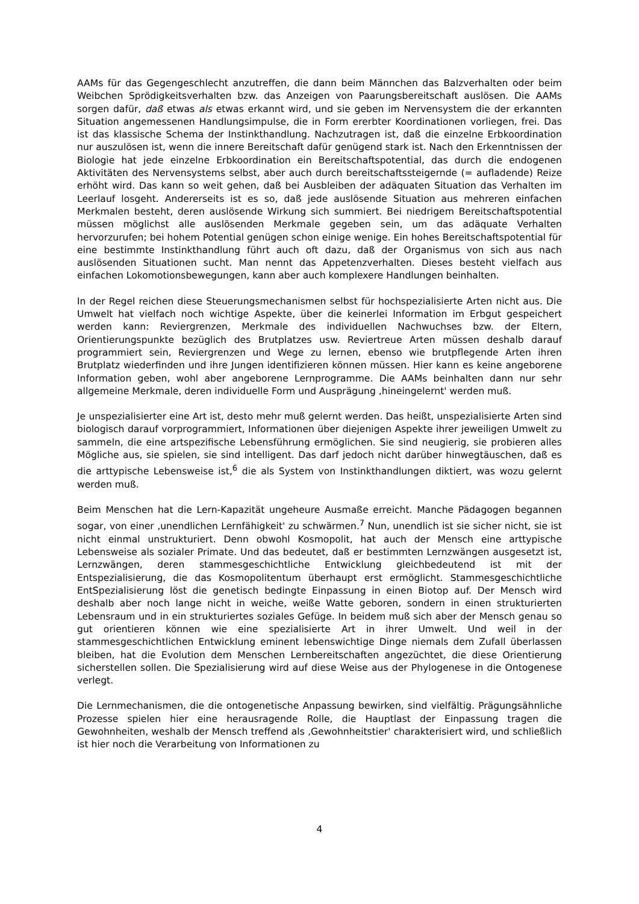AAMs für das Gegengeschlecht anzutreffen, die dann beim Männchen das Balzverhalten oder beim Weibchen Sprödigkeitsverhalten bzw. das Anzeigen von Paarungsbereitschaft auslösen. Die AAMs sorgen dafür, daß etwas als etwas erkannt wird, und sie geben im Nervensystem die der erkannten Situation angemessenen Handlungsimpulse, die in Form ererbter Koordinationen vorliegen, frei. Das ist das klassische Schema der Instinkthandlung. Nachzutragen ist, daß die einzelne Erbkoordination nur auszulösen ist, wenn die innere Bereitschaft dafür genügend stark ist. Nach den Erkenntnissen der Biologie hat jede einzelne Erbkoordination ein Bereitschaftspotential, das durch die endogenen Aktivitäten des Nervensystems selbst, aber auch durch bereitschaftssteigernde (= aufladende) Reize erhöht wird. Das kann so weit gehen, daß bei Ausbleiben der adäquaten Situation das Verhalten im Leerlauf losgeht. Andererseits ist es so, daß jede auslösende Situation aus mehreren einfachen Merkmalen besteht, deren auslösende Wirkung sich summiert. Bei niedrigem Bereitschaftspotential müssen möglichst alle auslösenden Merkmale gegeben sein, um das adäquate Verhalten hervorzurufen; bei hohem Potential genügen schon einige wenige. Ein hohes Bereitschaftspotential für eine bestimmte Instinkthandlung führt auch oft dazu, daß der Organismus von sich aus nach auslösenden Situationen sucht. Man nennt das Appetenzverhalten. Dieses besteht vielfach aus einfachen Lokomotionsbewegungen, kann aber auch komplexere Handlungen beinhalten.
In der Regel reichen diese Steuerungsmechanismen selbst für hochspezialisierte Arten nicht aus. Die Umwelt hat vielfach noch wichtige Aspekte, über die keinerlei Information im Erbgut gespeichert werden kann: Reviergrenzen, Merkmale des individuellen Nachwuchses bzw. der Eltern, Orientierungspunkte bezüglich des Brutplatzes usw. Reviertreue Arten müssen deshalb darauf programmiert sein, Reviergrenzen und Wege zu lernen, ebenso wie brutpflegende Arten ihren Brutplatz wiederfinden und ihre Jungen identifizieren können müssen. Hier kann es keine angeborene Information geben, wohl aber angeborene Lernprogramme. Die AAMs beinhalten dann nur sehr allgemeine Merkmale, deren individuelle Form und Ausprägung ‚hineingelernt' werden muß.
Je unspezialisierter eine Art ist, desto mehr muß gelernt werden. Das heißt, unspezialisierte Arten sind biologisch darauf vorprogrammiert, Informationen über diejenigen Aspekte ihrer jeweiligen Umwelt zu sammeln, die eine artspezifische Lebensführung ermöglichen. Sie sind neugierig, sie probieren alles Mögliche aus, sie spielen, sie sind intelligent. Das darf jedoch nicht darüber hinwegtäuschen, daß es die arttypische Lebensweise ist,<sup>6</sup> die als System von Instinkthandlungen diktiert, was wozu gelernt werden muß.
Beim Menschen hat die Lern-Kapazität ungeheure Ausmaße erreicht. Manche Pädagogen begannen sogar, von einer ‚unendlichen Lernfähigkeit' zu schwärmen.<sup>7</sup> Nun, unendlich ist sie sicher nicht, sie ist nicht einmal unstrukturiert. Denn obwohl Kosmopolit, hat auch der Mensch eine arttypische Lebensweise als sozialer Primate. Und das bedeutet, daß er bestimmten Lernzwängen ausgesetzt ist, Lernzwängen, deren stammesgeschichtliche Entwicklung gleichbedeutend ist mit der Entspezialisierung, die das Kosmopolitentum überhaupt erst ermöglicht. Stammesgeschichtliche EntSpezialisierung löst die genetisch bedingte Einpassung in einen Biotop auf. Der Mensch wird deshalb aber noch lange nicht in weiche, weiße Watte geboren, sondern in einen strukturierten Lebensraum und in ein strukturiertes soziales Gefüge. In beidem muß sich aber der Mensch genau so gut orientieren können wie eine spezialisierte Art in ihrer Umwelt. Und weil in der stammesgeschichtlichen Entwicklung eminent lebenswichtige Dinge niemals dem Zufall überlassen bleiben, hat die Evolution dem Menschen Lernbereitschaften angezüchtet, die diese Orientierung sicherstellen sollen. Die Spezialisierung wird auf diese Weise aus der Phylogenese in die Ontogenese verlegt.
Die Lernmechanismen, die die ontogenetische Anpassung bewirken, sind vielfältig. Prägungsähnliche Prozesse spielen hier eine herausragende Rolle, die Hauptlast der Einpassung tragen die Gewohnheiten, weshalb der Mensch treffend als ‚Gewohnheitstier' charakterisiert wird, und schließlich ist hier noch die Verarbeitung von Informationen zu
4